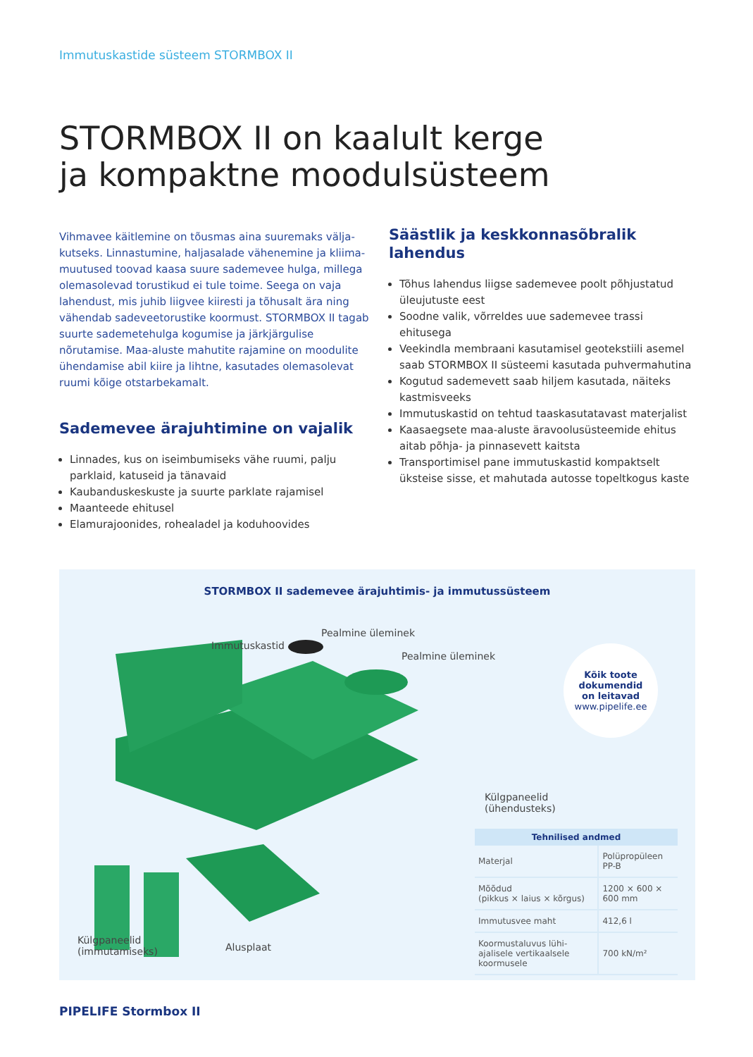Immutuskastide süsteem STORMBOX II
STORMBOX II on kaalult kerge
ja kompaktne moodulsüsteem
Vihmavee käitlemine on tõusmas aina suuremaks välja­kutseks. Linnastumine, haljasalade vähenemine ja kliima­muutused toovad kaasa suure sademevee hulga, millega olemasolevad torustikud ei tule toime. Seega on vaja lahendust, mis juhib liigvee kiiresti ja tõhusalt ära ning vähendab sadeveetorustike koormust. STORMBOX II tagab suurte sademetehulga kogumise ja järkjärgulise nõrutamise. Maa-aluste mahutite rajamine on moodulite ühendamise abil kiire ja lihtne, kasutades olemasolevat ruumi kõige otstarbekamalt.
Sademevee ärajuhtimine on vajalik
Linnades, kus on iseimbumiseks vähe ruumi, palju parklaid, katuseid ja tänavaid
Kaubanduskeskuste ja suurte parklate rajamisel
Maanteede ehitusel
Elamurajoonides, rohealadel ja koduhoovides
Säästlik ja keskkonnasõbralik lahendus
Tõhus lahendus liigse sademevee poolt põhjustatud üleujutuste eest
Soodne valik, võrreldes uue sademevee trassi ehitusega
Veekindla membraani kasutamisel geotekstiili asemel saab STORMBOX II süsteemi kasutada puhvermahutina
Kogutud sademevett saab hiljem kasutada, näiteks kastmisveeks
Immutuskastid on tehtud taaskasutatavast materjalist
Kaasaegsete maa-aluste äravoolusüsteemide ehitus aitab põhja- ja pinnasevett kaitsta
Transportimisel pane immutuskastid kompaktselt üksteise sisse, et mahutada autosse topeltkogus kaste
STORMBOX II sademevee ärajuhtimis- ja immutussüsteem
Immutuskastid
Pealmine üleminek
Pealmine üleminek
Külgpaneelid
(ühendusteks)
Külgpaneelid
(immutamiseks)
Alusplaat
Kõik toote
dokumendid
on leitavad
www.pipelife.ee
| Tehnilised andmed | |
| --- | --- |
| Materjal | Polüpropüleen PP-B |
| Mõõdud (pikkus × laius × kõrgus) | 1200 × 600 × 600 mm |
| Immutusvee maht | 412,6 l |
| Koormustaluvus lühi­ajalisele vertikaalsele koormusele | 700 kN/m² |
PIPELIFE Stormbox II